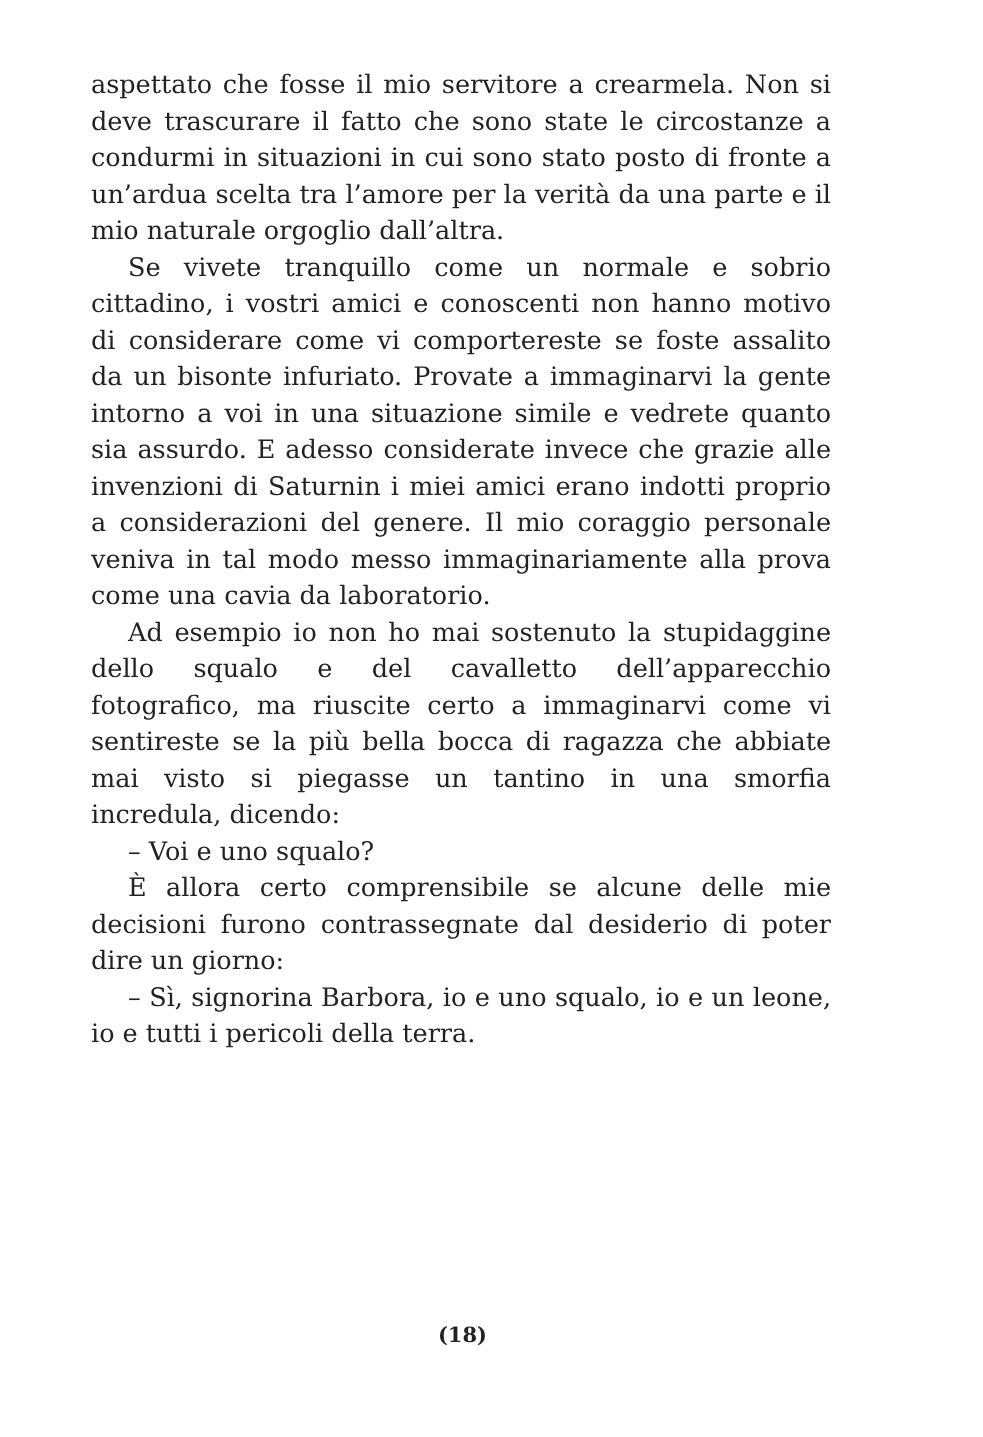aspettato che fosse il mio servitore a crearmela. Non si deve trascurare il fatto che sono state le circostanze a condurmi in situazioni in cui sono stato posto di fronte a un’ardua scelta tra l’amore per la verità da una parte e il mio naturale orgoglio dall’altra.
Se vivete tranquillo come un normale e sobrio cittadino, i vostri amici e conoscenti non hanno motivo di considerare come vi comportereste se foste assalito da un bisonte infuriato. Provate a immaginarvi la gente intorno a voi in una situazione simile e vedrete quanto sia assurdo. E adesso considerate invece che grazie alle invenzioni di Saturnin i miei amici erano indotti proprio a considerazioni del genere. Il mio coraggio personale veniva in tal modo messo immaginariamente alla prova come una cavia da laboratorio.
Ad esempio io non ho mai sostenuto la stupidaggine dello squalo e del cavalletto dell’apparecchio fotografico, ma riuscite certo a immaginarvi come vi sentireste se la più bella bocca di ragazza che abbiate mai visto si piegasse un tantino in una smorfia incredula, dicendo:
– Voi e uno squalo?
È allora certo comprensibile se alcune delle mie decisioni furono contrassegnate dal desiderio di poter dire un giorno:
– Sì, signorina Barbora, io e uno squalo, io e un leone, io e tutti i pericoli della terra.
(18)